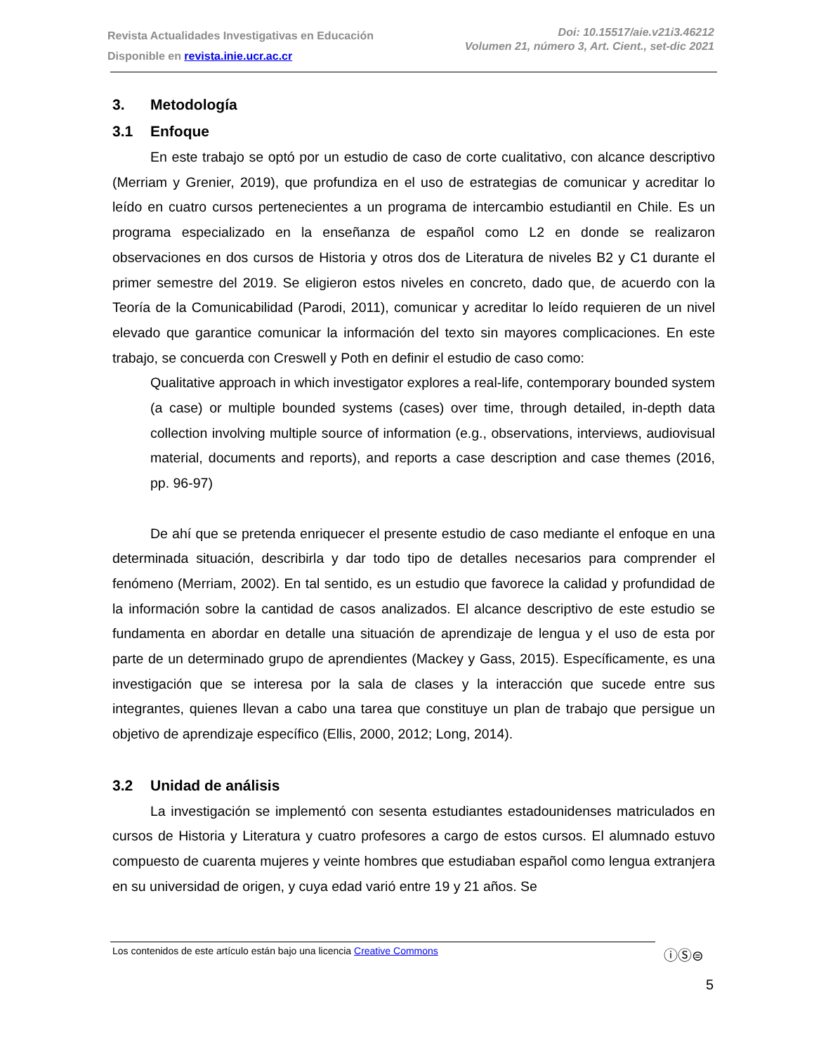Revista Actualidades Investigativas en Educación
Disponible en revista.inie.ucr.ac.cr
Doi: 10.15517/aie.v21i3.46212
Volumen 21, número 3, Art. Cient., set-dic 2021
3. Metodología
3.1 Enfoque
En este trabajo se optó por un estudio de caso de corte cualitativo, con alcance descriptivo (Merriam y Grenier, 2019), que profundiza en el uso de estrategias de comunicar y acreditar lo leído en cuatro cursos pertenecientes a un programa de intercambio estudiantil en Chile. Es un programa especializado en la enseñanza de español como L2 en donde se realizaron observaciones en dos cursos de Historia y otros dos de Literatura de niveles B2 y C1 durante el primer semestre del 2019. Se eligieron estos niveles en concreto, dado que, de acuerdo con la Teoría de la Comunicabilidad (Parodi, 2011), comunicar y acreditar lo leído requieren de un nivel elevado que garantice comunicar la información del texto sin mayores complicaciones. En este trabajo, se concuerda con Creswell y Poth en definir el estudio de caso como:
Qualitative approach in which investigator explores a real-life, contemporary bounded system (a case) or multiple bounded systems (cases) over time, through detailed, in-depth data collection involving multiple source of information (e.g., observations, interviews, audiovisual material, documents and reports), and reports a case description and case themes (2016, pp. 96-97)
De ahí que se pretenda enriquecer el presente estudio de caso mediante el enfoque en una determinada situación, describirla y dar todo tipo de detalles necesarios para comprender el fenómeno (Merriam, 2002). En tal sentido, es un estudio que favorece la calidad y profundidad de la información sobre la cantidad de casos analizados. El alcance descriptivo de este estudio se fundamenta en abordar en detalle una situación de aprendizaje de lengua y el uso de esta por parte de un determinado grupo de aprendientes (Mackey y Gass, 2015). Específicamente, es una investigación que se interesa por la sala de clases y la interacción que sucede entre sus integrantes, quienes llevan a cabo una tarea que constituye un plan de trabajo que persigue un objetivo de aprendizaje específico (Ellis, 2000, 2012; Long, 2014).
3.2 Unidad de análisis
La investigación se implementó con sesenta estudiantes estadounidenses matriculados en cursos de Historia y Literatura y cuatro profesores a cargo de estos cursos. El alumnado estuvo compuesto de cuarenta mujeres y veinte hombres que estudiaban español como lengua extranjera en su universidad de origen, y cuya edad varió entre 19 y 21 años. Se
Los contenidos de este artículo están bajo una licencia Creative Commons ⓘⓈ⊜
5